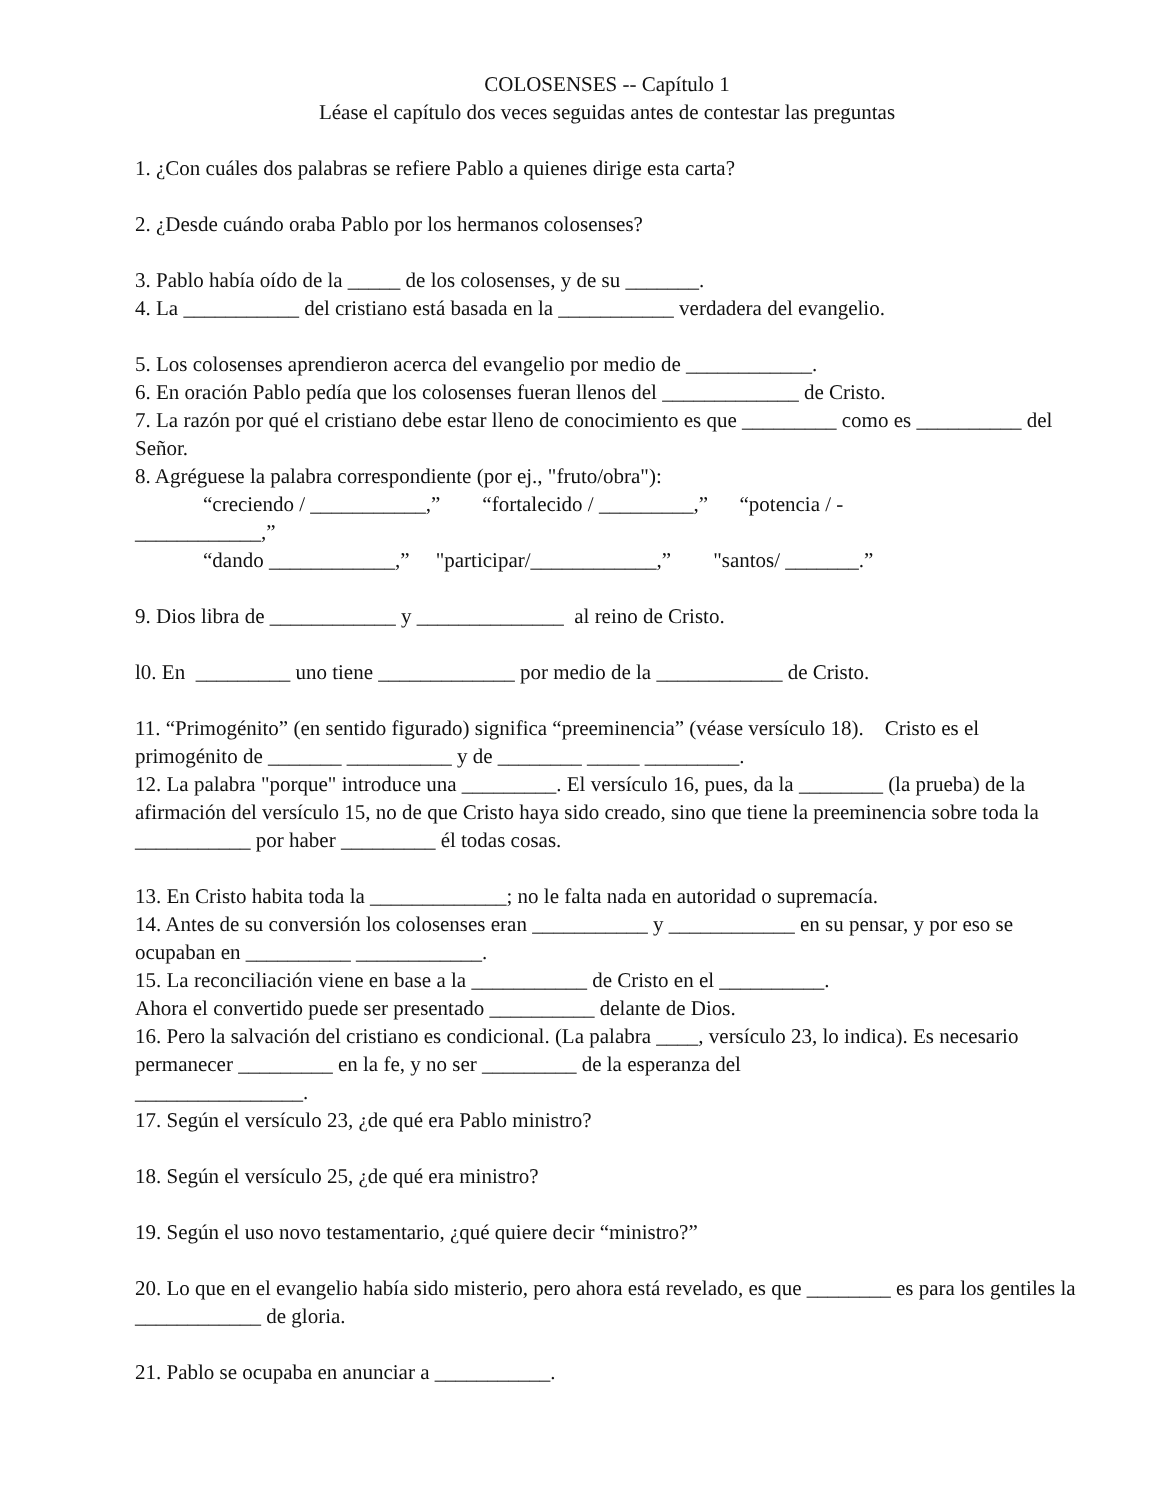COLOSENSES -- Capítulo 1
Léase el capítulo dos veces seguidas antes de contestar las preguntas
1. ¿Con cuáles dos palabras se refiere Pablo a quienes dirige esta carta?
2. ¿Desde cuándo oraba Pablo por los hermanos colosenses?
3. Pablo había oído de la _____ de los colosenses, y de su _______.
4. La ___________ del cristiano está basada en la ___________ verdadera del evangelio.
5. Los colosenses aprendieron acerca del evangelio por medio de ____________.
6. En oración Pablo pedía que los colosenses fueran llenos del _____________ de Cristo.
7. La razón por qué el cristiano debe estar lleno de conocimiento es que _________ como es __________ del Señor.
8. Agréguese la palabra correspondiente (por ej., "fruto/obra"):
“creciendo / ___________,” “fortalecido / _________,” “potencia / -
____________,”
“dando ____________,” "participar/____________,” "santos/ _______.”
9. Dios libra de ____________ y ______________ al reino de Cristo.
l0. En _________ uno tiene _____________ por medio de la ____________ de Cristo.
11. “Primogénito” (en sentido figurado) significa “preeminencia” (véase versículo 18). Cristo es el primogénito de _______ __________ y de ________ _____ _________.
12. La palabra "porque" introduce una _________. El versículo 16, pues, da la ________ (la prueba) de la afirmación del versículo 15, no de que Cristo haya sido creado, sino que tiene la preeminencia sobre toda la ___________ por haber _________ él todas cosas.
13. En Cristo habita toda la _____________; no le falta nada en autoridad o supremacía.
14. Antes de su conversión los colosenses eran ___________ y ____________ en su pensar, y por eso se ocupaban en __________ ____________.
15. La reconciliación viene en base a la ___________ de Cristo en el __________.
Ahora el convertido puede ser presentado __________ delante de Dios.
16. Pero la salvación del cristiano es condicional. (La palabra ____, versículo 23, lo indica). Es necesario permanecer _________ en la fe, y no ser _________ de la esperanza del
________________.
17. Según el versículo 23, ¿de qué era Pablo ministro?
18. Según el versículo 25, ¿de qué era ministro?
19. Según el uso novo testamentario, ¿qué quiere decir “ministro?”
20. Lo que en el evangelio había sido misterio, pero ahora está revelado, es que ________ es para los gentiles la ____________ de gloria.
21. Pablo se ocupaba en anunciar a ___________.